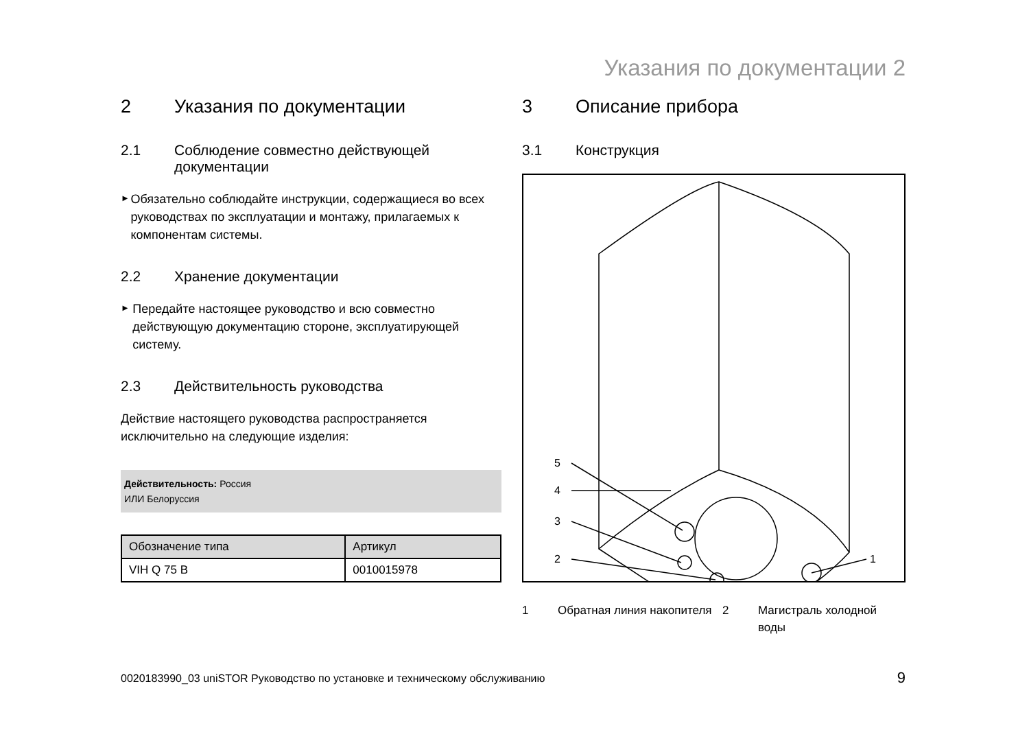Указания по документации 2
2 Указания по документации
2.1 Соблюдение совместно действующей документации
►
Обязательно соблюдайте инструкции, содержащиеся во всех руководствах по эксплуатации и монтажу, прилагаемых к компонентам системы.
2.2 Хранение документации
►
Передайте настоящее руководство и всю совместно действующую документацию стороне, эксплуатирующей систему.
2.3 Действительность руководства
Действие настоящего руководства распространяется исключительно на следующие изделия:
Действительность: Россия
ИЛИ Белоруссия
| Обозначение типа | Артикул |
| --- | --- |
| VIH Q 75 B | 0010015978 |
3 Описание прибора
3.1 Конструкция
5
4
3
2
1
1 Обратная линия накопителя
2 Магистраль холодной воды
0020183990_03 uniSTOR Руководство по установке и техническому обслуживанию
9